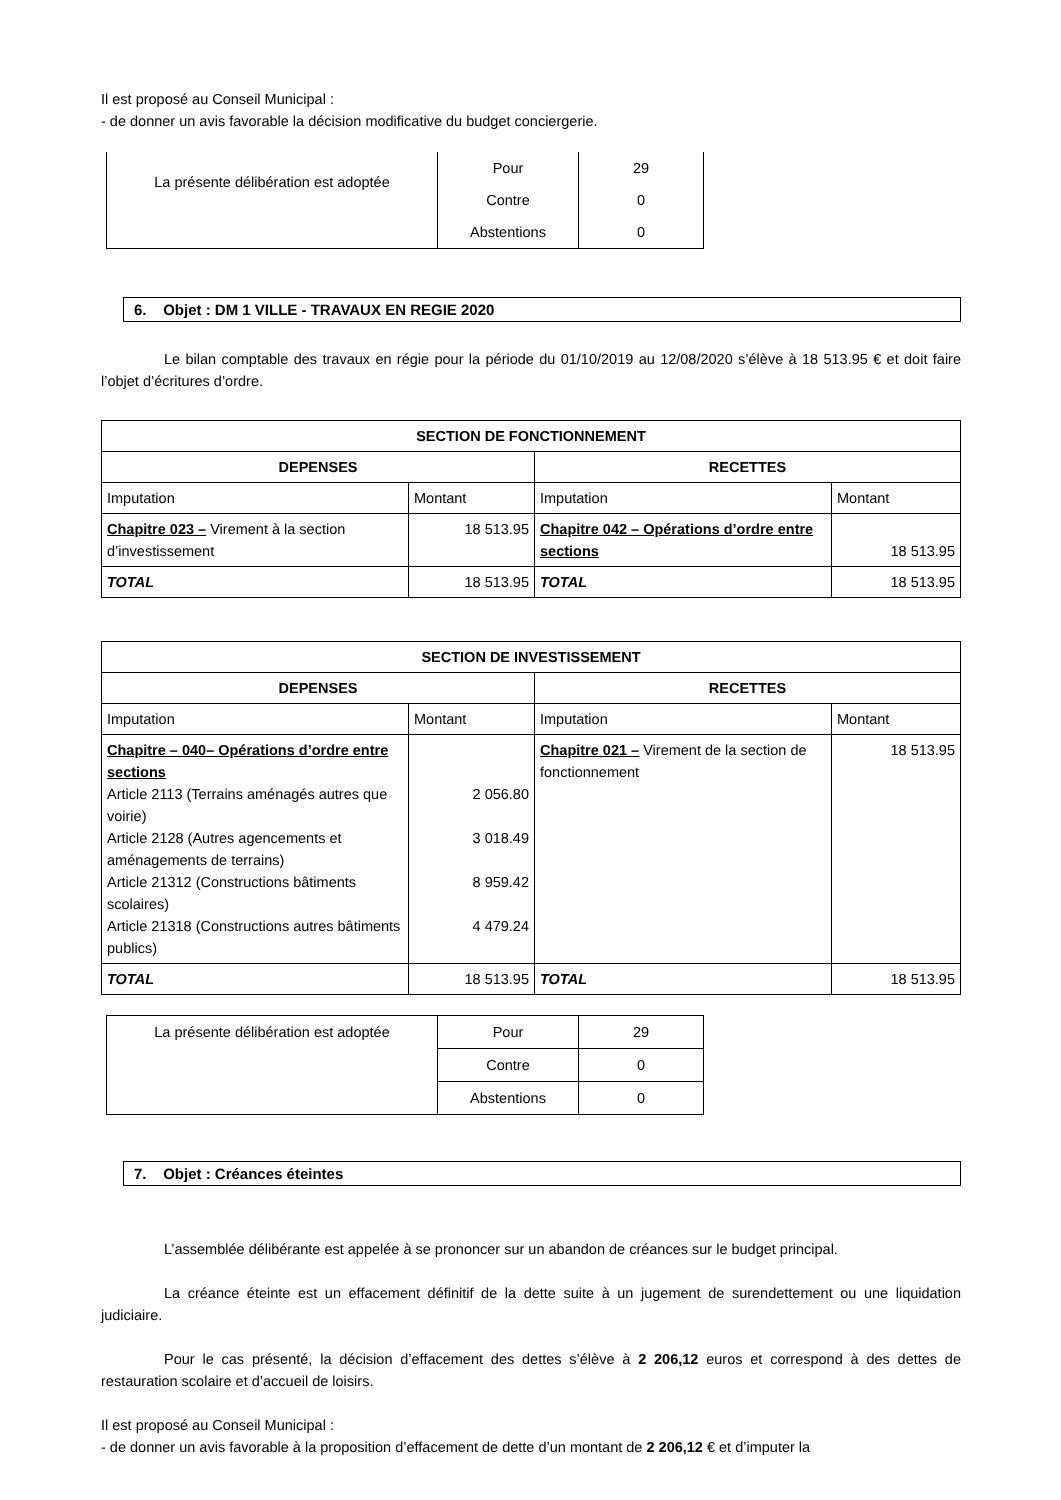Il est proposé au Conseil Municipal :
- de donner un avis favorable la décision modificative du budget conciergerie.
| La présente délibération est adoptée | Pour | 29 |
| | Contre | 0 |
| | Abstentions | 0 |
6. Objet : DM 1 VILLE - TRAVAUX EN REGIE 2020
Le bilan comptable des travaux en régie pour la période du 01/10/2019 au 12/08/2020 s’élève à 18 513.95 € et doit faire l’objet d’écritures d’ordre.
| SECTION DE FONCTIONNEMENT | | | |
| --- | --- | --- | --- |
| DEPENSES | | RECETTES | |
| Imputation | Montant | Imputation | Montant |
| Chapitre 023 – Virement à la section d’investissement | 18 513.95 | Chapitre 042 – Opérations d’ordre entre sections | 18 513.95 |
| TOTAL | 18 513.95 | TOTAL | 18 513.95 |
| SECTION DE INVESTISSEMENT | | | |
| --- | --- | --- | --- |
| DEPENSES | | RECETTES | |
| Imputation | Montant | Imputation | Montant |
| Chapitre – 040– Opérations d’ordre entre sections Article 2113 (Terrains aménagés autres que voirie) Article 2128 (Autres agencements et aménagements de terrains) Article 21312 (Constructions bâtiments scolaires) Article 21318 (Constructions autres bâtiments publics) | 2 056.80 3 018.49 8 959.42 4 479.24 | Chapitre 021 – Virement de la section de fonctionnement | 18 513.95 |
| TOTAL | 18 513.95 | TOTAL | 18 513.95 |
| La présente délibération est adoptée | Pour | 29 |
| | Contre | 0 |
| | Abstentions | 0 |
7. Objet : Créances éteintes
L’assemblée délibérante est appelée à se prononcer sur un abandon de créances sur le budget principal.
La créance éteinte est un effacement définitif de la dette suite à un jugement de surendettement ou une liquidation judiciaire.
Pour le cas présenté, la décision d’effacement des dettes s’élève à 2 206,12 euros et correspond à des dettes de restauration scolaire et d’accueil de loisirs.
Il est proposé au Conseil Municipal :
- de donner un avis favorable à la proposition d’effacement de dette d’un montant de 2 206,12 € et d’imputer la